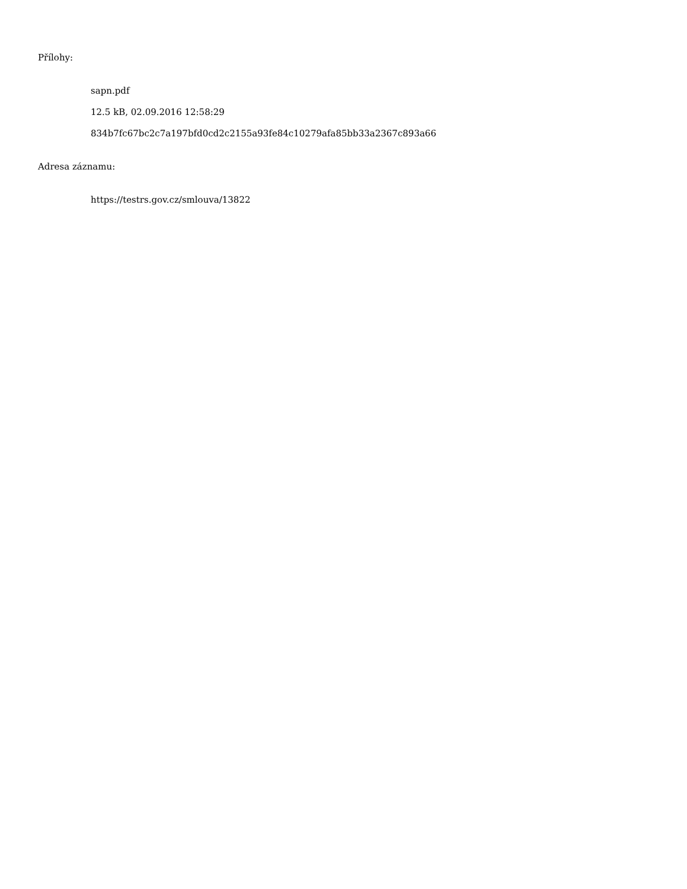Přílohy:
sapn.pdf
12.5 kB, 02.09.2016 12:58:29
834b7fc67bc2c7a197bfd0cd2c2155a93fe84c10279afa85bb33a2367c893a66
Adresa záznamu:
https://testrs.gov.cz/smlouva/13822